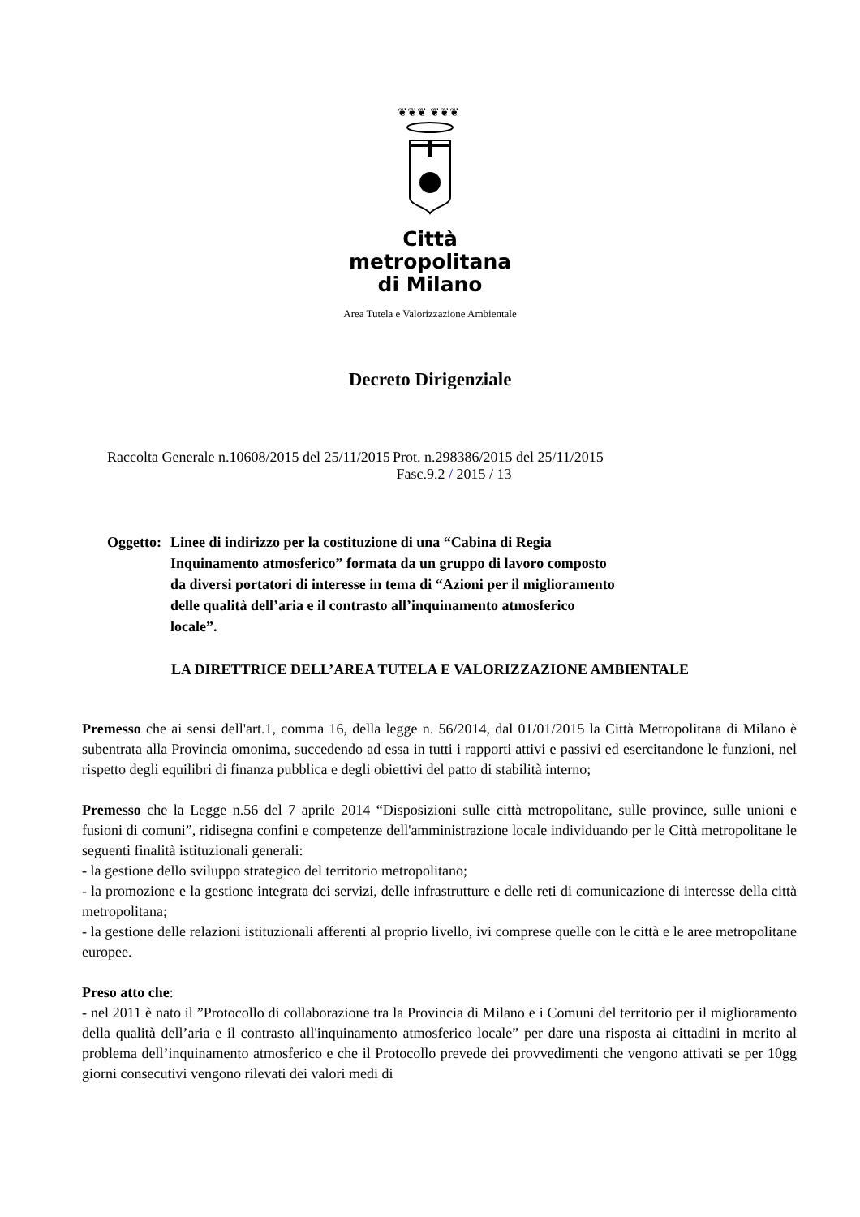❦❦❦ ❦❦❦
Città
metropolitana
di Milano
Area Tutela e Valorizzazione Ambientale
Decreto Dirigenziale
Raccolta Generale n.10608/2015 del 25/11/2015
Prot. n.298386/2015 del 25/11/2015
Fasc.9.2 / 2015 / 13
Oggetto:
Linee di indirizzo per la costituzione di una “Cabina di Regia
Inquinamento atmosferico” formata da un gruppo di lavoro composto
da diversi portatori di interesse in tema di “Azioni per il miglioramento
delle qualità dell’aria e il contrasto all’inquinamento atmosferico
locale”.
LA DIRETTRICE DELL’AREA TUTELA E VALORIZZAZIONE AMBIENTALE
Premesso che ai sensi dell'art.1, comma 16, della legge n. 56/2014, dal 01/01/2015 la Città Metropolitana di Milano è subentrata alla Provincia omonima, succedendo ad essa in tutti i rapporti attivi e passivi ed esercitandone le funzioni, nel rispetto degli equilibri di finanza pubblica e degli obiettivi del patto di stabilità interno;
Premesso che la Legge n.56 del 7 aprile 2014 “Disposizioni sulle città metropolitane, sulle province, sulle unioni e fusioni di comuni”, ridisegna confini e competenze dell'amministrazione locale individuando per le Città metropolitane le seguenti finalità istituzionali generali:
- la gestione dello sviluppo strategico del territorio metropolitano;
- la promozione e la gestione integrata dei servizi, delle infrastrutture e delle reti di comunicazione di interesse della città metropolitana;
- la gestione delle relazioni istituzionali afferenti al proprio livello, ivi comprese quelle con le città e le aree metropolitane europee.
Preso atto che:
- nel 2011 è nato il ”Protocollo di collaborazione tra la Provincia di Milano e i Comuni del territorio per il miglioramento della qualità dell’aria e il contrasto all'inquinamento atmosferico locale” per dare una risposta ai cittadini in merito al problema dell’inquinamento atmosferico e che il Protocollo prevede dei provvedimenti che vengono attivati se per 10gg giorni consecutivi vengono rilevati dei valori medi di